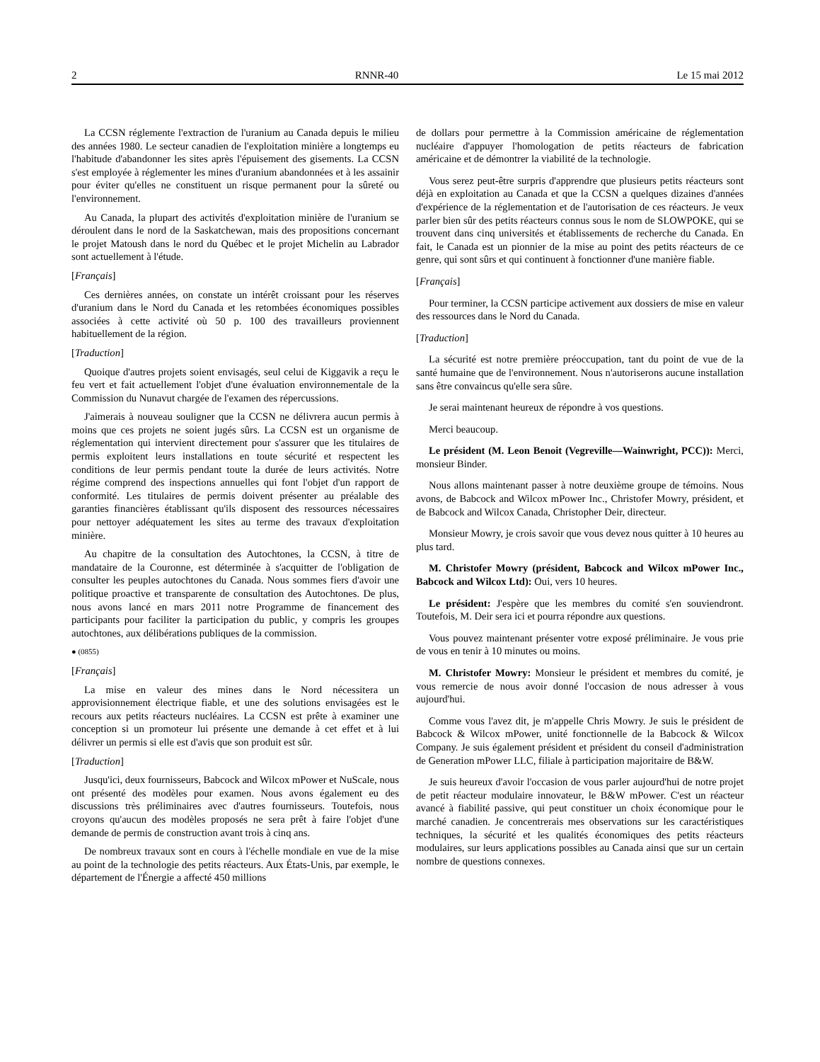2 RNNR-40 Le 15 mai 2012
La CCSN réglemente l'extraction de l'uranium au Canada depuis le milieu des années 1980. Le secteur canadien de l'exploitation minière a longtemps eu l'habitude d'abandonner les sites après l'épuisement des gisements. La CCSN s'est employée à réglementer les mines d'uranium abandonnées et à les assainir pour éviter qu'elles ne constituent un risque permanent pour la sûreté ou l'environnement.
Au Canada, la plupart des activités d'exploitation minière de l'uranium se déroulent dans le nord de la Saskatchewan, mais des propositions concernant le projet Matoush dans le nord du Québec et le projet Michelin au Labrador sont actuellement à l'étude.
[Français]
Ces dernières années, on constate un intérêt croissant pour les réserves d'uranium dans le Nord du Canada et les retombées économiques possibles associées à cette activité où 50 p. 100 des travailleurs proviennent habituellement de la région.
[Traduction]
Quoique d'autres projets soient envisagés, seul celui de Kiggavik a reçu le feu vert et fait actuellement l'objet d'une évaluation environnementale de la Commission du Nunavut chargée de l'examen des répercussions.
J'aimerais à nouveau souligner que la CCSN ne délivrera aucun permis à moins que ces projets ne soient jugés sûrs. La CCSN est un organisme de réglementation qui intervient directement pour s'assurer que les titulaires de permis exploitent leurs installations en toute sécurité et respectent les conditions de leur permis pendant toute la durée de leurs activités. Notre régime comprend des inspections annuelles qui font l'objet d'un rapport de conformité. Les titulaires de permis doivent présenter au préalable des garanties financières établissant qu'ils disposent des ressources nécessaires pour nettoyer adéquatement les sites au terme des travaux d'exploitation minière.
Au chapitre de la consultation des Autochtones, la CCSN, à titre de mandataire de la Couronne, est déterminée à s'acquitter de l'obligation de consulter les peuples autochtones du Canada. Nous sommes fiers d'avoir une politique proactive et transparente de consultation des Autochtones. De plus, nous avons lancé en mars 2011 notre Programme de financement des participants pour faciliter la participation du public, y compris les groupes autochtones, aux délibérations publiques de la commission.
● (0855)
[Français]
La mise en valeur des mines dans le Nord nécessitera un approvisionnement électrique fiable, et une des solutions envisagées est le recours aux petits réacteurs nucléaires. La CCSN est prête à examiner une conception si un promoteur lui présente une demande à cet effet et à lui délivrer un permis si elle est d'avis que son produit est sûr.
[Traduction]
Jusqu'ici, deux fournisseurs, Babcock and Wilcox mPower et NuScale, nous ont présenté des modèles pour examen. Nous avons également eu des discussions très préliminaires avec d'autres fournisseurs. Toutefois, nous croyons qu'aucun des modèles proposés ne sera prêt à faire l'objet d'une demande de permis de construction avant trois à cinq ans.
De nombreux travaux sont en cours à l'échelle mondiale en vue de la mise au point de la technologie des petits réacteurs. Aux États-Unis, par exemple, le département de l'Énergie a affecté 450 millions
de dollars pour permettre à la Commission américaine de réglementation nucléaire d'appuyer l'homologation de petits réacteurs de fabrication américaine et de démontrer la viabilité de la technologie.
Vous serez peut-être surpris d'apprendre que plusieurs petits réacteurs sont déjà en exploitation au Canada et que la CCSN a quelques dizaines d'années d'expérience de la réglementation et de l'autorisation de ces réacteurs. Je veux parler bien sûr des petits réacteurs connus sous le nom de SLOWPOKE, qui se trouvent dans cinq universités et établissements de recherche du Canada. En fait, le Canada est un pionnier de la mise au point des petits réacteurs de ce genre, qui sont sûrs et qui continuent à fonctionner d'une manière fiable.
[Français]
Pour terminer, la CCSN participe activement aux dossiers de mise en valeur des ressources dans le Nord du Canada.
[Traduction]
La sécurité est notre première préoccupation, tant du point de vue de la santé humaine que de l'environnement. Nous n'autoriserons aucune installation sans être convaincus qu'elle sera sûre.
Je serai maintenant heureux de répondre à vos questions.
Merci beaucoup.
Le président (M. Leon Benoit (Vegreville—Wainwright, PCC)): Merci, monsieur Binder.
Nous allons maintenant passer à notre deuxième groupe de témoins. Nous avons, de Babcock and Wilcox mPower Inc., Christofer Mowry, président, et de Babcock and Wilcox Canada, Christopher Deir, directeur.
Monsieur Mowry, je crois savoir que vous devez nous quitter à 10 heures au plus tard.
M. Christofer Mowry (président, Babcock and Wilcox mPower Inc., Babcock and Wilcox Ltd): Oui, vers 10 heures.
Le président: J'espère que les membres du comité s'en souviendront. Toutefois, M. Deir sera ici et pourra répondre aux questions.
Vous pouvez maintenant présenter votre exposé préliminaire. Je vous prie de vous en tenir à 10 minutes ou moins.
M. Christofer Mowry: Monsieur le président et membres du comité, je vous remercie de nous avoir donné l'occasion de nous adresser à vous aujourd'hui.
Comme vous l'avez dit, je m'appelle Chris Mowry. Je suis le président de Babcock & Wilcox mPower, unité fonctionnelle de la Babcock & Wilcox Company. Je suis également président et président du conseil d'administration de Generation mPower LLC, filiale à participation majoritaire de B&W.
Je suis heureux d'avoir l'occasion de vous parler aujourd'hui de notre projet de petit réacteur modulaire innovateur, le B&W mPower. C'est un réacteur avancé à fiabilité passive, qui peut constituer un choix économique pour le marché canadien. Je concentrerais mes observations sur les caractéristiques techniques, la sécurité et les qualités économiques des petits réacteurs modulaires, sur leurs applications possibles au Canada ainsi que sur un certain nombre de questions connexes.